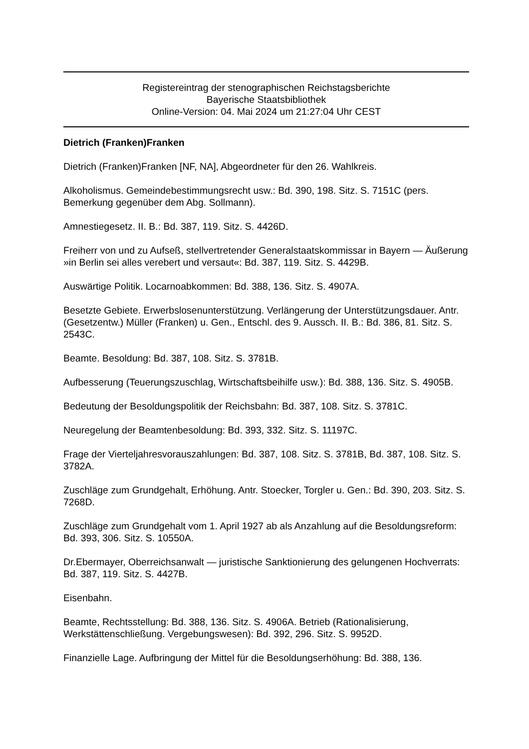Registereintrag der stenographischen Reichstagsberichte
Bayerische Staatsbibliothek
Online-Version: 04. Mai 2024 um 21:27:04 Uhr CEST
Dietrich (Franken)Franken
Dietrich (Franken)Franken [NF, NA], Abgeordneter für den 26. Wahlkreis.
Alkoholismus. Gemeindebestimmungsrecht usw.: Bd. 390, 198. Sitz. S. 7151C (pers. Bemerkung gegenüber dem Abg. Sollmann).
Amnestiegesetz. II. B.: Bd. 387, 119. Sitz. S. 4426D.
Freiherr von und zu Aufseß, stellvertretender Generalstaatskommissar in Bayern — Äußerung »in Berlin sei alles verebert und versaut«: Bd. 387, 119. Sitz. S. 4429B.
Auswärtige Politik. Locarnoabkommen: Bd. 388, 136. Sitz. S. 4907A.
Besetzte Gebiete. Erwerbslosenunterstützung. Verlängerung der Unterstützungsdauer. Antr. (Gesetzentw.) Müller (Franken) u. Gen., Entschl. des 9. Aussch. II. B.: Bd. 386, 81. Sitz. S. 2543C.
Beamte. Besoldung: Bd. 387, 108. Sitz. S. 3781B.
Aufbesserung (Teuerungszuschlag, Wirtschaftsbeihilfe usw.): Bd. 388, 136. Sitz. S. 4905B.
Bedeutung der Besoldungspolitik der Reichsbahn: Bd. 387, 108. Sitz. S. 3781C.
Neuregelung der Beamtenbesoldung: Bd. 393, 332. Sitz. S. 11197C.
Frage der Vierteljahresvorauszahlungen: Bd. 387, 108. Sitz. S. 3781B, Bd. 387, 108. Sitz. S. 3782A.
Zuschläge zum Grundgehalt, Erhöhung. Antr. Stoecker, Torgler u. Gen.: Bd. 390, 203. Sitz. S. 7268D.
Zuschläge zum Grundgehalt vom 1. April 1927 ab als Anzahlung auf die Besoldungsreform: Bd. 393, 306. Sitz. S. 10550A.
Dr.Ebermayer, Oberreichsanwalt — juristische Sanktionierung des gelungenen Hochverrats: Bd. 387, 119. Sitz. S. 4427B.
Eisenbahn.
Beamte, Rechtsstellung: Bd. 388, 136. Sitz. S. 4906A. Betrieb (Rationalisierung, Werkstättenschließung. Vergebungswesen): Bd. 392, 296. Sitz. S. 9952D.
Finanzielle Lage. Aufbringung der Mittel für die Besoldungserhöhung: Bd. 388, 136.